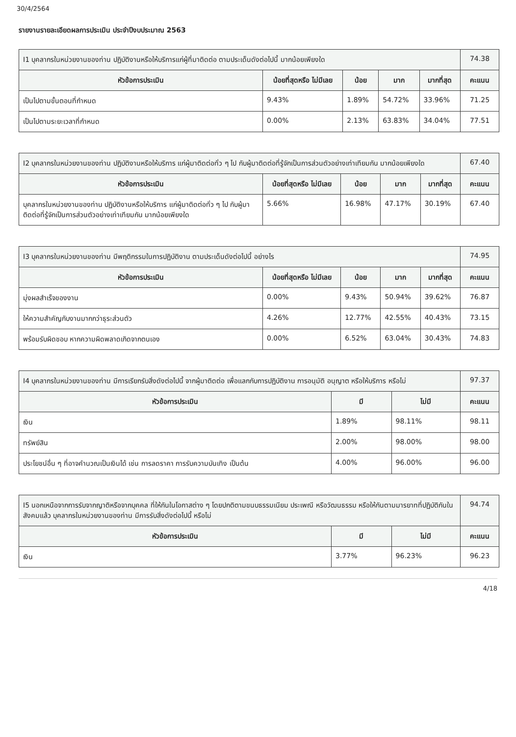30/4/2564
รายงานรายละเอียดผลการประเมิน ประจำปีงบประมาณ 2563
| I1 บุคลากรในหน่วยงานของท่าน ปฏิบัติงานหรือให้บริการแก่ผู้ที่มาติดต่อ ตามประเด็นดังต่อไปนี้ มากน้อยเพียงใด | | | | | 74.38 |
| หัวข้อการประเมิน | น้อยที่สุดหรือ ไม่มีเลย | น้อย | มาก | มากที่สุด | คะแนน |
| เป็นไปตามขั้นตอนที่กำหนด | 9.43% | 1.89% | 54.72% | 33.96% | 71.25 |
| เป็นไปตามระยะเวลาที่กำหนด | 0.00% | 2.13% | 63.83% | 34.04% | 77.51 |
| I2 บุคลากรในหน่วยงานของท่าน ปฏิบัติงานหรือให้บริการ แก่ผู้มาติดต่อทั่ว ๆ ไป กับผู้มาติดต่อที่รู้จักเป็นการส่วนตัวอย่างเท่าเทียมกัน มากน้อยเพียงใด | | | | | 67.40 |
| หัวข้อการประเมิน | น้อยที่สุดหรือ ไม่มีเลย | น้อย | มาก | มากที่สุด | คะแนน |
| บุคลากรในหน่วยงานของท่าน ปฏิบัติงานหรือให้บริการ แก่ผู้มาติดต่อทั่ว ๆ ไป กับผู้มาติดต่อที่รู้จักเป็นการส่วนตัวอย่างเท่าเทียมกัน มากน้อยเพียงใด | 5.66% | 16.98% | 47.17% | 30.19% | 67.40 |
| I3 บุคลากรในหน่วยงานของท่าน มีพฤติกรรมในการปฏิบัติงาน ตามประเด็นดังต่อไปนี้ อย่างไร | | | | | 74.95 |
| หัวข้อการประเมิน | น้อยที่สุดหรือ ไม่มีเลย | น้อย | มาก | มากที่สุด | คะแนน |
| มุ่งผลสำเร็จของงาน | 0.00% | 9.43% | 50.94% | 39.62% | 76.87 |
| ให้ความสำคัญกับงานมากกว่าธุระส่วนตัว | 4.26% | 12.77% | 42.55% | 40.43% | 73.15 |
| พร้อมรับผิดชอบ หากความผิดพลาดเกิดจากตนเอง | 0.00% | 6.52% | 63.04% | 30.43% | 74.83 |
| I4 บุคลากรในหน่วยงานของท่าน มีการเรียกรับสิ่งดังต่อไปนี้ จากผู้มาติดต่อ เพื่อแลกกับการปฏิบัติงาน การอนุมัติ อนุญาต หรือให้บริการ หรือไม่ | | | 97.37 |
| หัวข้อการประเมิน | มี | ไม่มี | คะแนน |
| เงิน | 1.89% | 98.11% | 98.11 |
| ทรัพย์สิน | 2.00% | 98.00% | 98.00 |
| ประโยชน์อื่น ๆ ที่อาจคำนวณเป็นเงินได้ เช่น การลดราคา การรับความบันเทิง เป็นต้น | 4.00% | 96.00% | 96.00 |
| I5 นอกเหนือจากการรับจากญาติหรือจากบุคคล ที่ให้กันในโอกาสต่าง ๆ โดยปกติตามขนบธรรมเนียม ประเพณี หรือวัฒนธรรม หรือให้กันตามมารยาทที่ปฏิบัติกันในสังคมแล้ว บุคลากรในหน่วยงานของท่าน มีการรับสิ่งดังต่อไปนี้ หรือไม่ | | | 94.74 |
| หัวข้อการประเมิน | มี | ไม่มี | คะแนน |
| เงิน | 3.77% | 96.23% | 96.23 |
4/18